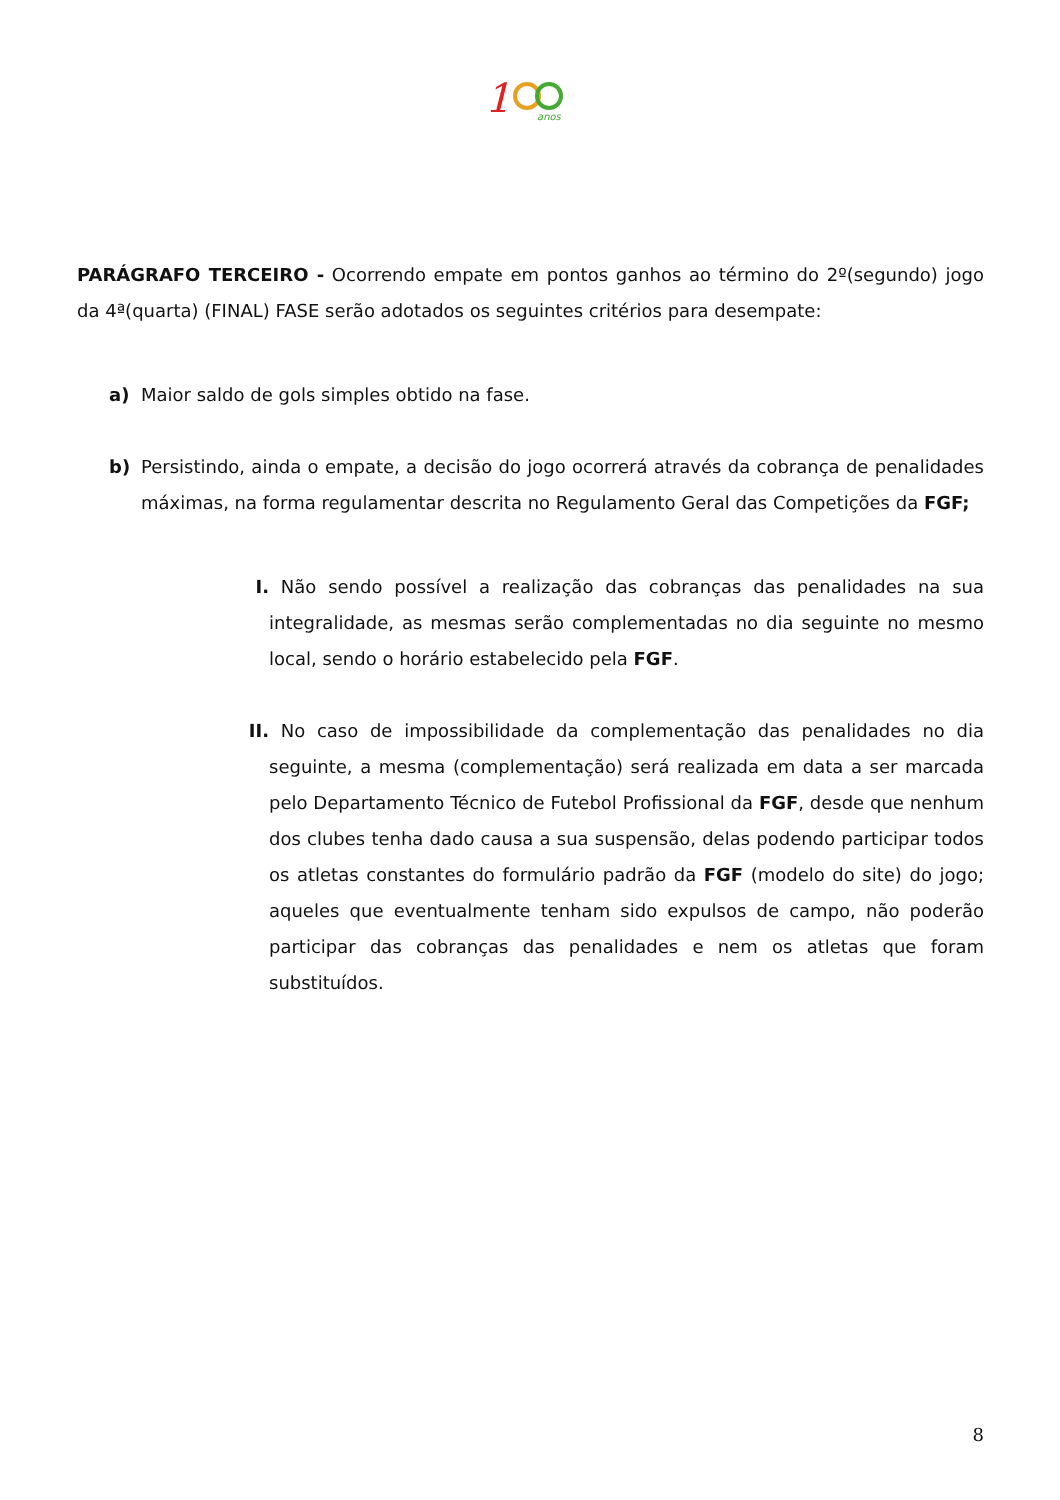1
anos
PARÁGRAFO TERCEIRO - Ocorrendo empate em pontos ganhos ao término do 2º(segundo) jogo da 4ª(quarta) (FINAL) FASE serão adotados os seguintes critérios para desempate:
a) Maior saldo de gols simples obtido na fase.
b) Persistindo, ainda o empate, a decisão do jogo ocorrerá através da cobrança de penalidades máximas, na forma regulamentar descrita no Regulamento Geral das Competições da FGF;
I. Não sendo possível a realização das cobranças das penalidades na sua integralidade, as mesmas serão complementadas no dia seguinte no mesmo local, sendo o horário estabelecido pela FGF.
II. No caso de impossibilidade da complementação das penalidades no dia seguinte, a mesma (complementação) será realizada em data a ser marcada pelo Departamento Técnico de Futebol Profissional da FGF, desde que nenhum dos clubes tenha dado causa a sua suspensão, delas podendo participar todos os atletas constantes do formulário padrão da FGF (modelo do site) do jogo; aqueles que eventualmente tenham sido expulsos de campo, não poderão participar das cobranças das penalidades e nem os atletas que foram substituídos.
8